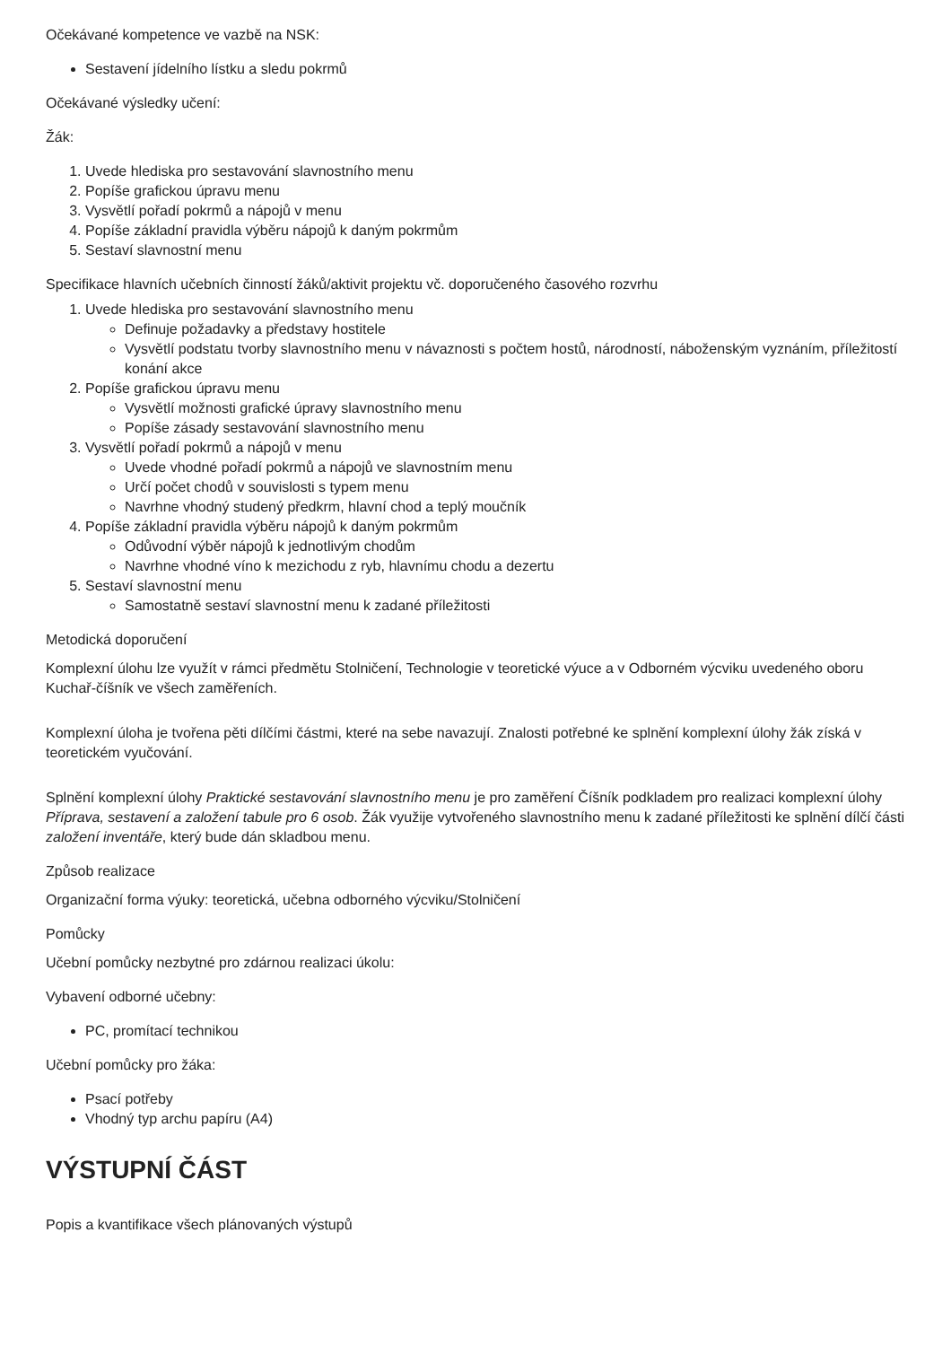Očekávané kompetence ve vazbě na NSK:
Sestavení jídelního lístku a sledu pokrmů
Očekávané výsledky učení:
Žák:
1. Uvede hlediska pro sestavování slavnostního menu
2. Popíše grafickou úpravu menu
3. Vysvětlí pořadí pokrmů a nápojů v menu
4. Popíše základní pravidla výběru nápojů k daným pokrmům
5. Sestaví slavnostní menu
Specifikace hlavních učebních činností žáků/aktivit projektu vč. doporučeného časového rozvrhu
1. Uvede hlediska pro sestavování slavnostního menu
Definuje požadavky a představy hostitele
Vysvětlí podstatu tvorby slavnostního menu v návaznosti s počtem hostů, národností, náboženským vyznáním, příležitostí konání akce
2. Popíše grafickou úpravu menu
Vysvětlí možnosti grafické úpravy slavnostního menu
Popíše zásady sestavování slavnostního menu
3. Vysvětlí pořadí pokrmů a nápojů v menu
Uvede vhodné pořadí pokrmů a nápojů ve slavnostním menu
Určí počet chodů v souvislosti s typem menu
Navrhne vhodný studený předkrm, hlavní chod a teplý moučník
4. Popíše základní pravidla výběru nápojů k daným pokrmům
Odůvodní výběr nápojů k jednotlivým chodům
Navrhne vhodné víno k mezichodu z ryb, hlavnímu chodu a dezertu
5. Sestaví slavnostní menu
Samostatně sestaví slavnostní menu k zadané příležitosti
Metodická doporučení
Komplexní úlohu lze využít v rámci předmětu Stolničení, Technologie v teoretické výuce a v Odborném výcviku uvedeného oboru Kuchař-číšník ve všech zaměřeních.
Komplexní úloha je tvořena pěti dílčími částmi, které na sebe navazují. Znalosti potřebné ke splnění komplexní úlohy žák získá v teoretickém vyučování.
Splnění komplexní úlohy Praktické sestavování slavnostního menu je pro zaměření Číšník podkladem pro realizaci komplexní úlohy Příprava, sestavení a založení tabule pro 6 osob. Žák využije vytvořeného slavnostního menu k zadané příležitosti ke splnění dílčí části založení inventáře, který bude dán skladbou menu.
Způsob realizace
Organizační forma výuky: teoretická, učebna odborného výcviku/Stolničení
Pomůcky
Učební pomůcky nezbytné pro zdárnou realizaci úkolu:
Vybavení odborné učebny:
PC, promítací technikou
Učební pomůcky pro žáka:
Psací potřeby
Vhodný typ archu papíru (A4)
VÝSTUPNÍ ČÁST
Popis a kvantifikace všech plánovaných výstupů